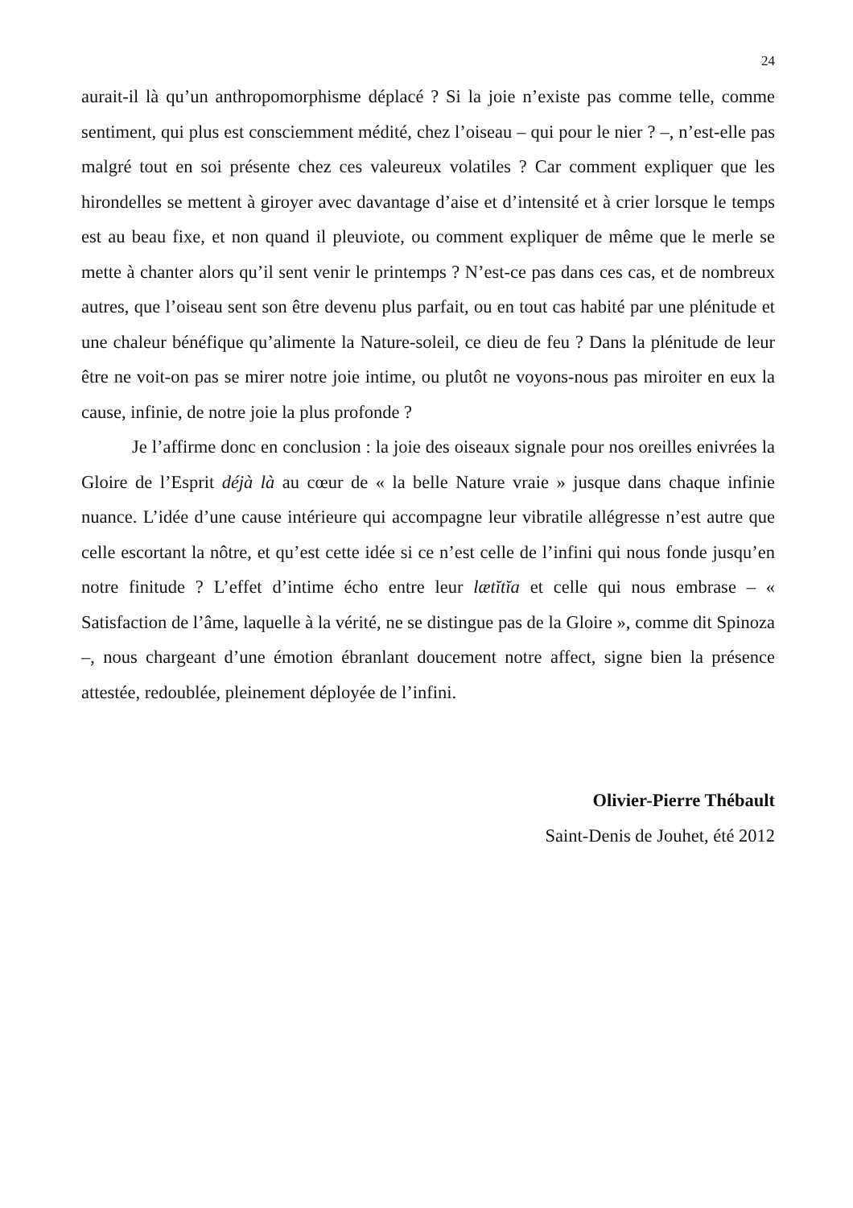24
aurait-il là qu’un anthropomorphisme déplacé ? Si la joie n’existe pas comme telle, comme sentiment, qui plus est consciemment médité, chez l’oiseau – qui pour le nier ? –, n’est-elle pas malgré tout en soi présente chez ces valeureux volatiles ? Car comment expliquer que les hirondelles se mettent à giroyer avec davantage d’aise et d’intensité et à crier lorsque le temps est au beau fixe, et non quand il pleuviote, ou comment expliquer de même que le merle se mette à chanter alors qu’il sent venir le printemps ? N’est-ce pas dans ces cas, et de nombreux autres, que l’oiseau sent son être devenu plus parfait, ou en tout cas habité par une plénitude et une chaleur bénéfique qu’alimente la Nature-soleil, ce dieu de feu ? Dans la plénitude de leur être ne voit-on pas se mirer notre joie intime, ou plutôt ne voyons-nous pas miroiter en eux la cause, infinie, de notre joie la plus profonde ?
Je l’affirme donc en conclusion : la joie des oiseaux signale pour nos oreilles enivrées la Gloire de l’Esprit déjà là au cœur de « la belle Nature vraie » jusque dans chaque infinie nuance. L’idée d’une cause intérieure qui accompagne leur vibratile allégresse n’est autre que celle escortant la nôtre, et qu’est cette idée si ce n’est celle de l’infini qui nous fonde jusqu’en notre finitude ? L’effet d’intime écho entre leur lætĭtĭa et celle qui nous embrase – « Satisfaction de l’âme, laquelle à la vérité, ne se distingue pas de la Gloire », comme dit Spinoza –, nous chargeant d’une émotion ébranlant doucement notre affect, signe bien la présence attestée, redoublée, pleinement déployée de l’infini.
Olivier-Pierre Thébault
Saint-Denis de Jouhet, été 2012